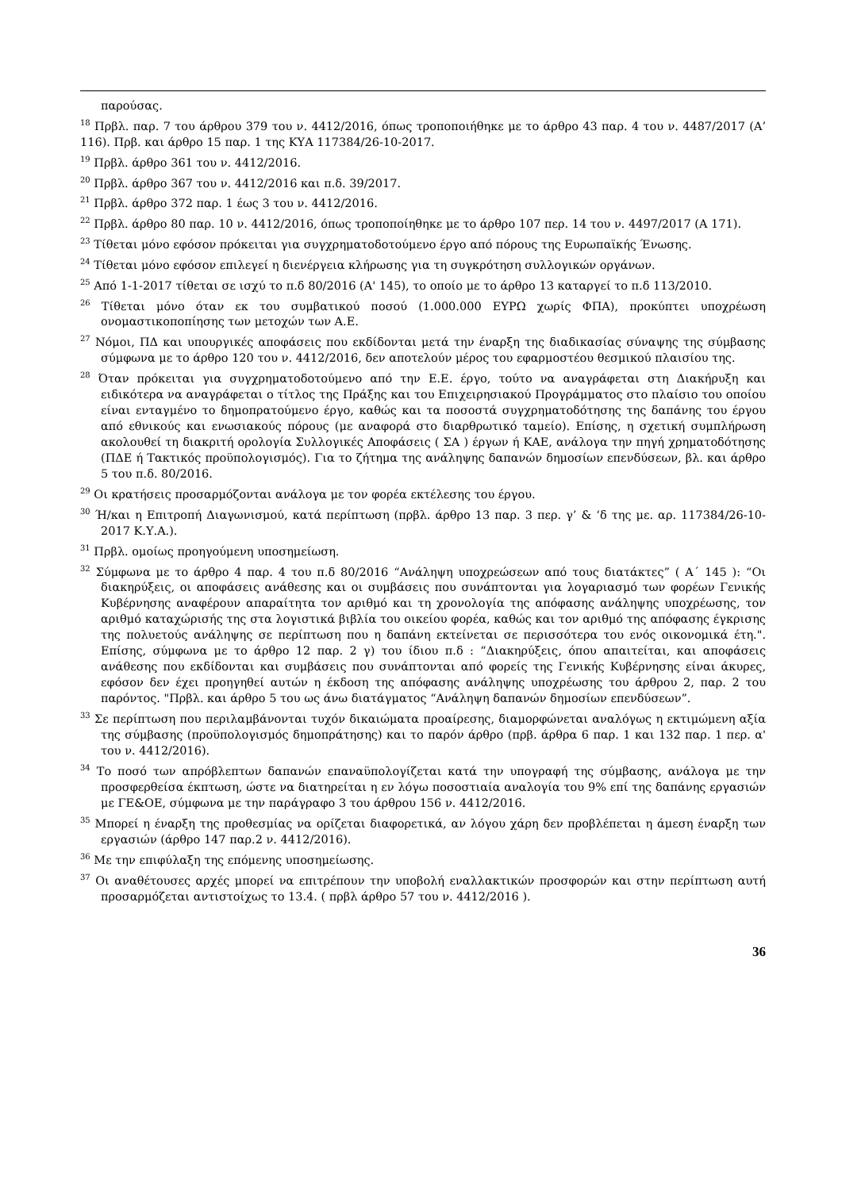παρούσας.
<sup>18</sup> Πρβλ. παρ. 7 του άρθρου 379 του ν. 4412/2016, όπως τροποποιήθηκε με το άρθρο 43 παρ. 4 του ν. 4487/2017 (Α’ 116). Πρβ. και άρθρο 15 παρ. 1 της ΚΥΑ 117384/26-10-2017.
<sup>19</sup> Πρβλ. άρθρο 361 του ν. 4412/2016.
<sup>20</sup> Πρβλ. άρθρο 367 του ν. 4412/2016 και π.δ. 39/2017.
<sup>21</sup> Πρβλ. άρθρο 372 παρ. 1 έως 3 του ν. 4412/2016.
<sup>22</sup> Πρβλ. άρθρο 80 παρ. 10 ν. 4412/2016, όπως τροποποίηθηκε με το άρθρο 107 περ. 14 του ν. 4497/2017 (Α 171).
<sup>23</sup> Τίθεται μόνο εφόσον πρόκειται για συγχρηματοδοτούμενο έργο από πόρους της Ευρωπαϊκής Ένωσης.
<sup>24</sup> Τίθεται μόνο εφόσον επιλεγεί η διενέργεια κλήρωσης για τη συγκρότηση συλλογικών οργάνων.
<sup>25</sup> Από 1-1-2017 τίθεται σε ισχύ το π.δ 80/2016 (Α' 145), το οποίο με το άρθρο 13 καταργεί το π.δ 113/2010.
<sup>26</sup> Τίθεται μόνο όταν εκ του συμβατικού ποσού (1.000.000 ΕΥΡΩ χωρίς ΦΠΑ), προκύπτει υποχρέωση ονομαστικοποπίησης των μετοχών των Α.Ε.
<sup>27</sup> Νόμοι, ΠΔ και υπουργικές αποφάσεις που εκδίδονται μετά την έναρξη της διαδικασίας σύναψης της σύμβασης σύμφωνα με το άρθρο 120 του ν. 4412/2016, δεν αποτελούν μέρος του εφαρμοστέου θεσμικού πλαισίου της.
<sup>28</sup> Όταν πρόκειται για συγχρηματοδοτούμενο από την Ε.Ε. έργο, τούτο να αναγράφεται στη Διακήρυξη και ειδικότερα να αναγράφεται ο τίτλος της Πράξης και του Επιχειρησιακού Προγράμματος στο πλαίσιο του οποίου είναι ενταγμένο το δημοπρατούμενο έργο, καθώς και τα ποσοστά συγχρηματοδότησης της δαπάνης του έργου από εθνικούς και ενωσιακούς πόρους (με αναφορά στο διαρθρωτικό ταμείο). Επίσης, η σχετική συμπλήρωση ακολουθεί τη διακριτή ορολογία Συλλογικές Αποφάσεις ( ΣΑ ) έργων ή ΚΑΕ, ανάλογα την πηγή χρηματοδότησης (ΠΔΕ ή Τακτικός προϋπολογισμός). Για το ζήτημα της ανάληψης δαπανών δημοσίων επενδύσεων, βλ. και άρθρο 5 του π.δ. 80/2016.
<sup>29</sup> Οι κρατήσεις προσαρμόζονται ανάλογα με τον φορέα εκτέλεσης του έργου.
<sup>30</sup> Ή/και η Επιτροπή Διαγωνισμού, κατά περίπτωση (πρβλ. άρθρο 13 παρ. 3 περ. γ’ & ‘δ της με. αρ. 117384/26-10-2017 Κ.Υ.Α.).
<sup>31</sup> Πρβλ. ομοίως προηγούμενη υποσημείωση.
<sup>32</sup> Σύμφωνα με το άρθρο 4 παρ. 4 του π.δ 80/2016 “Ανάληψη υποχρεώσεων από τους διατάκτες” ( Α΄ 145 ): “Οι διακηρύξεις, οι αποφάσεις ανάθεσης και οι συμβάσεις που συνάπτονται για λογαριασμό των φορέων Γενικής Κυβέρνησης αναφέρουν απαραίτητα τον αριθμό και τη χρονολογία της απόφασης ανάληψης υποχρέωσης, τον αριθμό καταχώρισής της στα λογιστικά βιβλία του οικείου φορέα, καθώς και τον αριθμό της απόφασης έγκρισης της πολυετούς ανάληψης σε περίπτωση που η δαπάνη εκτείνεται σε περισσότερα του ενός οικονομικά έτη.". Επίσης, σύμφωνα με το άρθρο 12 παρ. 2 γ) του ίδιου π.δ : “Διακηρύξεις, όπου απαιτείται, και αποφάσεις ανάθεσης που εκδίδονται και συμβάσεις που συνάπτονται από φορείς της Γενικής Κυβέρνησης είναι άκυρες, εφόσον δεν έχει προηγηθεί αυτών η έκδοση της απόφασης ανάληψης υποχρέωσης του άρθρου 2, παρ. 2 του παρόντος. "Πρβλ. και άρθρο 5 του ως άνω διατάγματος “Ανάληψη δαπανών δημοσίων επενδύσεων”.
<sup>33</sup> Σε περίπτωση που περιλαμβάνονται τυχόν δικαιώματα προαίρεσης, διαμορφώνεται αναλόγως η εκτιμώμενη αξία της σύμβασης (προϋπολογισμός δημοπράτησης) και το παρόν άρθρο (πρβ. άρθρα 6 παρ. 1 και 132 παρ. 1 περ. α' του ν. 4412/2016).
<sup>34</sup> Το ποσό των απρόβλεπτων δαπανών επαναϋπολογίζεται κατά την υπογραφή της σύμβασης, ανάλογα με την προσφερθείσα έκπτωση, ώστε να διατηρείται η εν λόγω ποσοστιαία αναλογία του 9% επί της δαπάνης εργασιών με ΓΕ&ΟΕ, σύμφωνα με την παράγραφο 3 του άρθρου 156 ν. 4412/2016.
<sup>35</sup> Μπορεί η έναρξη της προθεσμίας να ορίζεται διαφορετικά, αν λόγου χάρη δεν προβλέπεται η άμεση έναρξη των εργασιών (άρθρο 147 παρ.2 ν. 4412/2016).
<sup>36</sup> Με την επιφύλαξη της επόμενης υποσημείωσης.
<sup>37</sup> Οι αναθέτουσες αρχές μπορεί να επιτρέπουν την υποβολή εναλλακτικών προσφορών και στην περίπτωση αυτή προσαρμόζεται αντιστοίχως το 13.4. ( πρβλ άρθρο 57 του ν. 4412/2016 ).
36